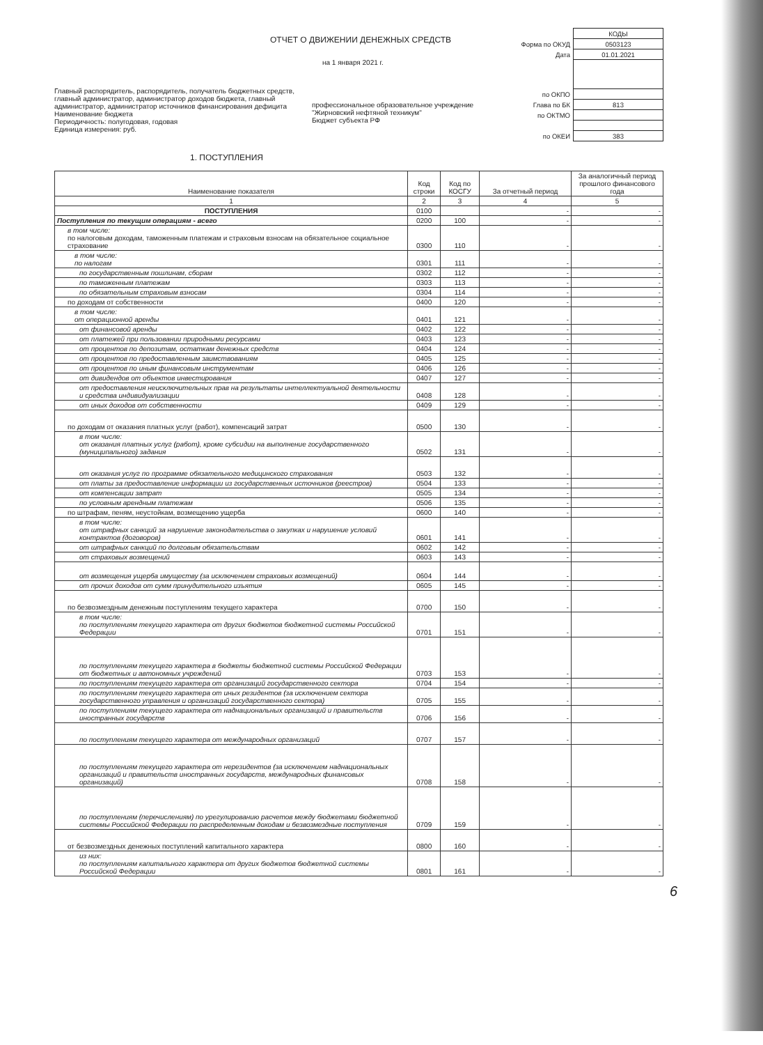ОТЧЕТ О ДВИЖЕНИИ ДЕНЕЖНЫХ СРЕДСТВ
на 1 января 2021 г.
Главный распорядитель, распорядитель, получатель бюджетных средств, главный администратор, администратор доходов бюджета, главный администратор, администратор источников финансирования дефицита
Наименование бюджета
Периодичность: полугодовая, годовая
Единица измерения: руб.
профессиональное образовательное учреждение "Жирновский нефтяной техникум"
Бюджет субъекта РФ
| | КОДЫ |
| Форма по ОКУД | 0503123 |
| Дата | 01.01.2021 |
| по ОКПО | |
| Глава по БК | 813 |
| по ОКТМО | |
| по ОКЕИ | 383 |
1. ПОСТУПЛЕНИЯ
| Наименование показателя | Код строки | Код по КОСГУ | За отчетный период | За аналогичный период прошлого финансового года |
| --- | --- | --- | --- | --- |
| 1 | 2 | 3 | 4 | 5 |
| ПОСТУПЛЕНИЯ | 0100 | | - | - |
| Поступления по текущим операциям - всего | 0200 | 100 | - | - |
| в том числе: по налоговым доходам, таможенным платежам и страховым взносам на обязательное социальное страхование | 0300 | 110 | - | - |
| в том числе: по налогам | 0301 | 111 | - | - |
| по государственным пошлинам, сборам | 0302 | 112 | - | - |
| по таможенным платежам | 0303 | 113 | - | - |
| по обязательным страховым взносам | 0304 | 114 | - | - |
| по доходам от собственности | 0400 | 120 | - | - |
| в том числе: от операционной аренды | 0401 | 121 | - | - |
| от финансовой аренды | 0402 | 122 | - | - |
| от платежей при пользовании природными ресурсами | 0403 | 123 | - | - |
| от процентов по депозитам, остаткам денежных средств | 0404 | 124 | - | - |
| от процентов по предоставленным заимствованиям | 0405 | 125 | - | - |
| от процентов по иным финансовым инструментам | 0406 | 126 | - | - |
| от дивидендов от объектов инвестирования | 0407 | 127 | - | - |
| от предоставления неисключительных прав на результаты интеллектуальной деятельности и средства индивидуализации | 0408 | 128 | - | - |
| от иных доходов от собственности | 0409 | 129 | - | - |
| по доходам от оказания платных услуг (работ), компенсаций затрат | 0500 | 130 | - | - |
| в том числе: от оказания платных услуг (работ), кроме субсидии на выполнение государственного (муниципального) задания | 0502 | 131 | - | - |
| от оказания услуг по программе обязательного медицинского страхования | 0503 | 132 | - | - |
| от платы за предоставление информации из государственных источников (реестров) | 0504 | 133 | - | - |
| от компенсации затрат | 0505 | 134 | - | - |
| по условным арендным платежам | 0506 | 135 | - | - |
| по штрафам, пеням, неустойкам, возмещению ущерба | 0600 | 140 | - | - |
| в том числе: от штрафных санкций за нарушение законодательства о закупках и нарушение условий контрактов (договоров) | 0601 | 141 | - | - |
| от штрафных санкций по долговым обязательствам | 0602 | 142 | - | - |
| от страховых возмещений | 0603 | 143 | - | - |
| от возмещения ущерба имуществу (за исключением страховых возмещений) | 0604 | 144 | - | - |
| от прочих доходов от сумм принудительного изъятия | 0605 | 145 | - | - |
| по безвозмездным денежным поступлениям текущего характера | 0700 | 150 | - | - |
| в том числе: по поступлениям текущего характера от других бюджетов бюджетной системы Российской Федерации | 0701 | 151 | - | - |
| по поступлениям текущего характера в бюджеты бюджетной системы Российской Федерации от бюджетных и автономных учреждений | 0703 | 153 | - | - |
| по поступлениям текущего характера от организаций государственного сектора | 0704 | 154 | - | - |
| по поступлениям текущего характера от иных резидентов (за исключением сектора государственного управления и организаций государственного сектора) | 0705 | 155 | - | - |
| по поступлениям текущего характера от наднациональных организаций и правительств иностранных государств | 0706 | 156 | - | - |
| по поступлениям текущего характера от международных организаций | 0707 | 157 | - | - |
| по поступлениям текущего характера от нерезидентов (за исключением наднациональных организаций и правительств иностранных государств, международных финансовых организаций) | 0708 | 158 | - | - |
| по поступлениям (перечислениям) по урегулированию расчетов между бюджетами бюджетной системы Российской Федерации по распределенным доходам и безвозмездные поступления | 0709 | 159 | - | - |
| от безвозмездных денежных поступлений капитального характера | 0800 | 160 | - | - |
| из них: по поступлениям капитального характера от других бюджетов бюджетной системы Российской Федерации | 0801 | 161 | - | - |
6